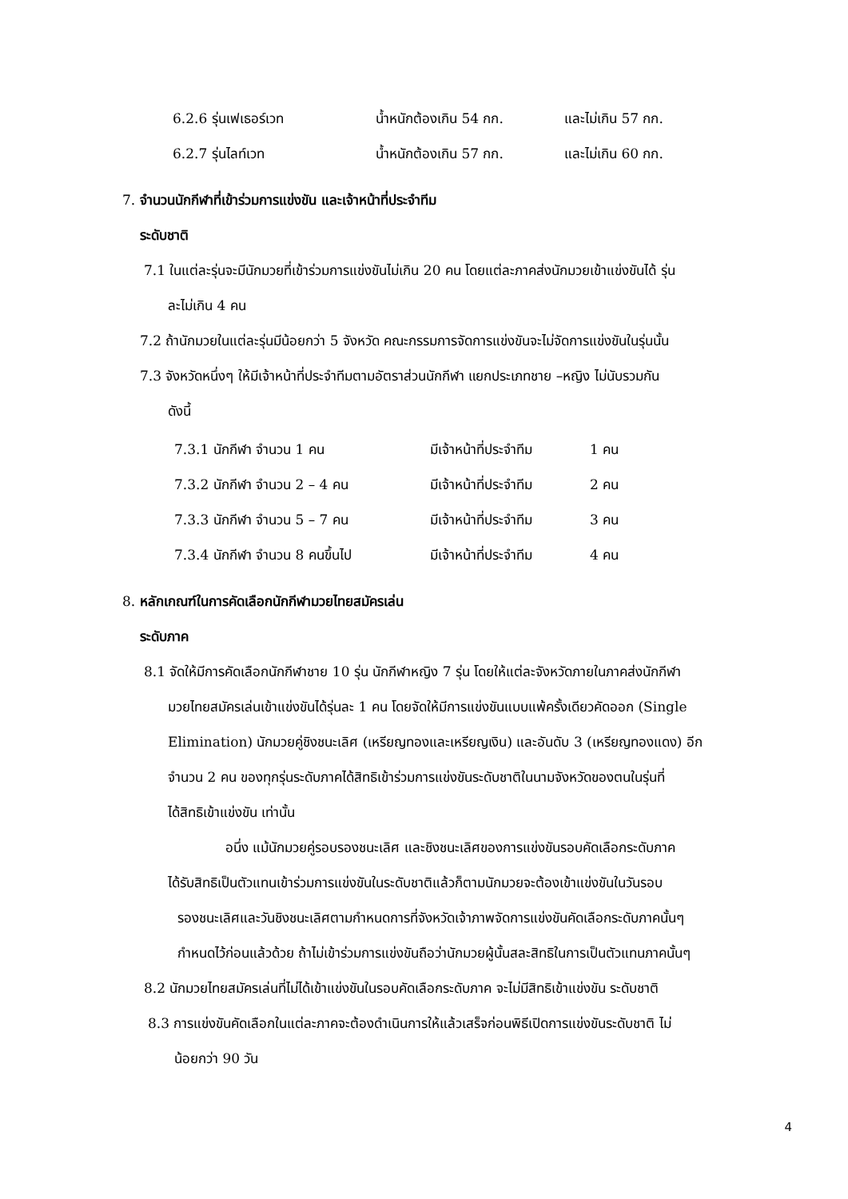6.2.6 รุ่นเฟเธอร์เวท น้ำหนักต้องเกิน 54 กก. และไม่เกิน 57 กก.
6.2.7 รุ่นไลท์เวท น้ำหนักต้องเกิน 57 กก. และไม่เกิน 60 กก.
7. จำนวนนักกีฬาที่เข้าร่วมการแข่งขัน และเจ้าหน้าที่ประจำทีม
ระดับชาติ
7.1 ในแต่ละรุ่นจะมีนักมวยที่เข้าร่วมการแข่งขันไม่เกิน 20 คน โดยแต่ละภาคส่งนักมวยเข้าแข่งขันได้ รุ่น
ละไม่เกิน 4 คน
7.2 ถ้านักมวยในแต่ละรุ่นมีน้อยกว่า 5 จังหวัด คณะกรรมการจัดการแข่งขันจะไม่จัดการแข่งขันในรุ่นนั้น
7.3 จังหวัดหนึ่งๆ ให้มีเจ้าหน้าที่ประจำทีมตามอัตราส่วนนักกีฬา แยกประเภทชาย –หญิง ไม่นับรวมกัน
ดังนี้
7.3.1 นักกีฬา จำนวน 1 คน มีเจ้าหน้าที่ประจำทีม 1 คน
7.3.2 นักกีฬา จำนวน 2 – 4 คน มีเจ้าหน้าที่ประจำทีม 2 คน
7.3.3 นักกีฬา จำนวน 5 – 7 คน มีเจ้าหน้าที่ประจำทีม 3 คน
7.3.4 นักกีฬา จำนวน 8 คนขึ้นไป มีเจ้าหน้าที่ประจำทีม 4 คน
8. หลักเกณฑ์ในการคัดเลือกนักกีฬามวยไทยสมัครเล่น
ระดับภาค
8.1 จัดให้มีการคัดเลือกนักกีฬาชาย 10 รุ่น นักกีฬาหญิง 7 รุ่น โดยให้แต่ละจังหวัดภายในภาคส่งนักกีฬา
มวยไทยสมัครเล่นเข้าแข่งขันได้รุ่นละ 1 คน โดยจัดให้มีการแข่งขันแบบแพ้ครั้งเดียวคัดออก (Single
Elimination) นักมวยคู่ชิงชนะเลิศ (เหรียญทองและเหรียญเงิน) และอันดับ 3 (เหรียญทองแดง) อีก
จำนวน 2 คน ของทุกรุ่นระดับภาคได้สิทธิเข้าร่วมการแข่งขันระดับชาติในนามจังหวัดของตนในรุ่นที่
ได้สิทธิเข้าแข่งขัน เท่านั้น
อนึ่ง แม้นักมวยคู่รอบรองชนะเลิศ และชิงชนะเลิศของการแข่งขันรอบคัดเลือกระดับภาค
ได้รับสิทธิเป็นตัวแทนเข้าร่วมการแข่งขันในระดับชาติแล้วก็ตามนักมวยจะต้องเข้าแข่งขันในวันรอบ
รองชนะเลิศและวันชิงชนะเลิศตามกำหนดการที่จังหวัดเจ้าภาพจัดการแข่งขันคัดเลือกระดับภาคนั้นๆ
กำหนดไว้ก่อนแล้วด้วย ถ้าไม่เข้าร่วมการแข่งขันถือว่านักมวยผู้นั้นสละสิทธิในการเป็นตัวแทนภาคนั้นๆ
8.2 นักมวยไทยสมัครเล่นที่ไม่ได้เข้าแข่งขันในรอบคัดเลือกระดับภาค จะไม่มีสิทธิเข้าแข่งขัน ระดับชาติ
8.3 การแข่งขันคัดเลือกในแต่ละภาคจะต้องดำเนินการให้แล้วเสร็จก่อนพิธีเปิดการแข่งขันระดับชาติ ไม่
น้อยกว่า 90 วัน
4